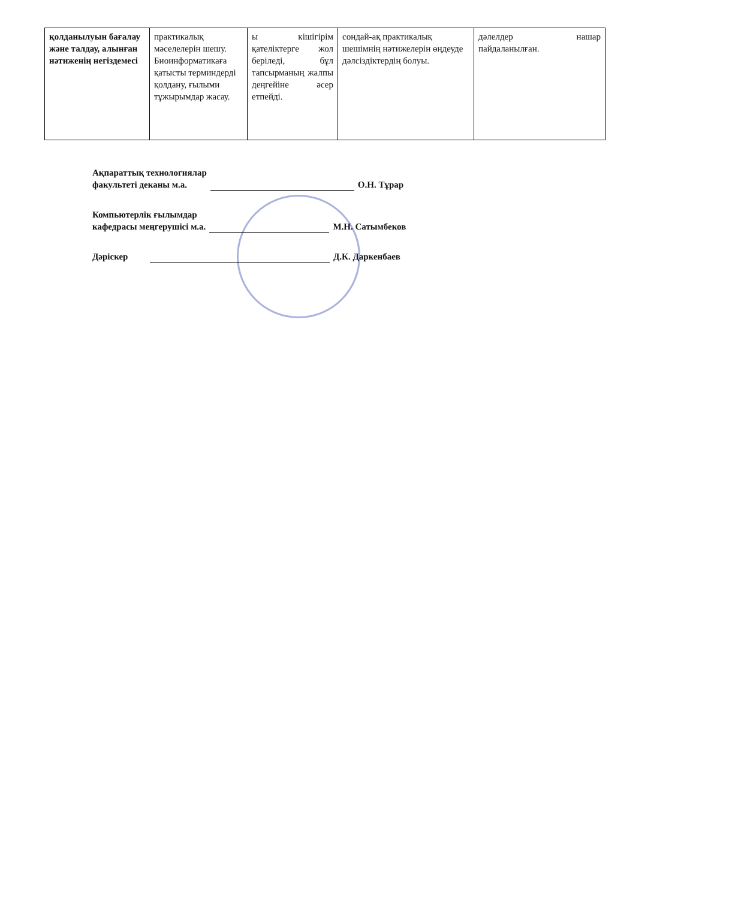| қолданылуын бағалау және талдау, алынған нәтиженің негіздемесі | практикалық мәселелерін шешу. Биоинформатикаға қатысты терминдерді қолдану, ғылыми тұжырымдар жасау. | ы кішігірім қателіктерге жол беріледі, бұл тапсырманың жалпы деңгейіне әсер етпейді. | сондай-ақ практикалық шешімнің нәтижелерін өңдеуде дәлсіздіктердің болуы. | дәлелдер нашар пайдаланылған. |
Ақпараттық технологиялар
факультеті деканы м.а.
О.Н. Тұрар
Компьютерлік ғылымдар
кафедрасы меңгерушісі м.а.
М.Н. Сатымбеков
Дәріскер
Д.К. Даркенбаев